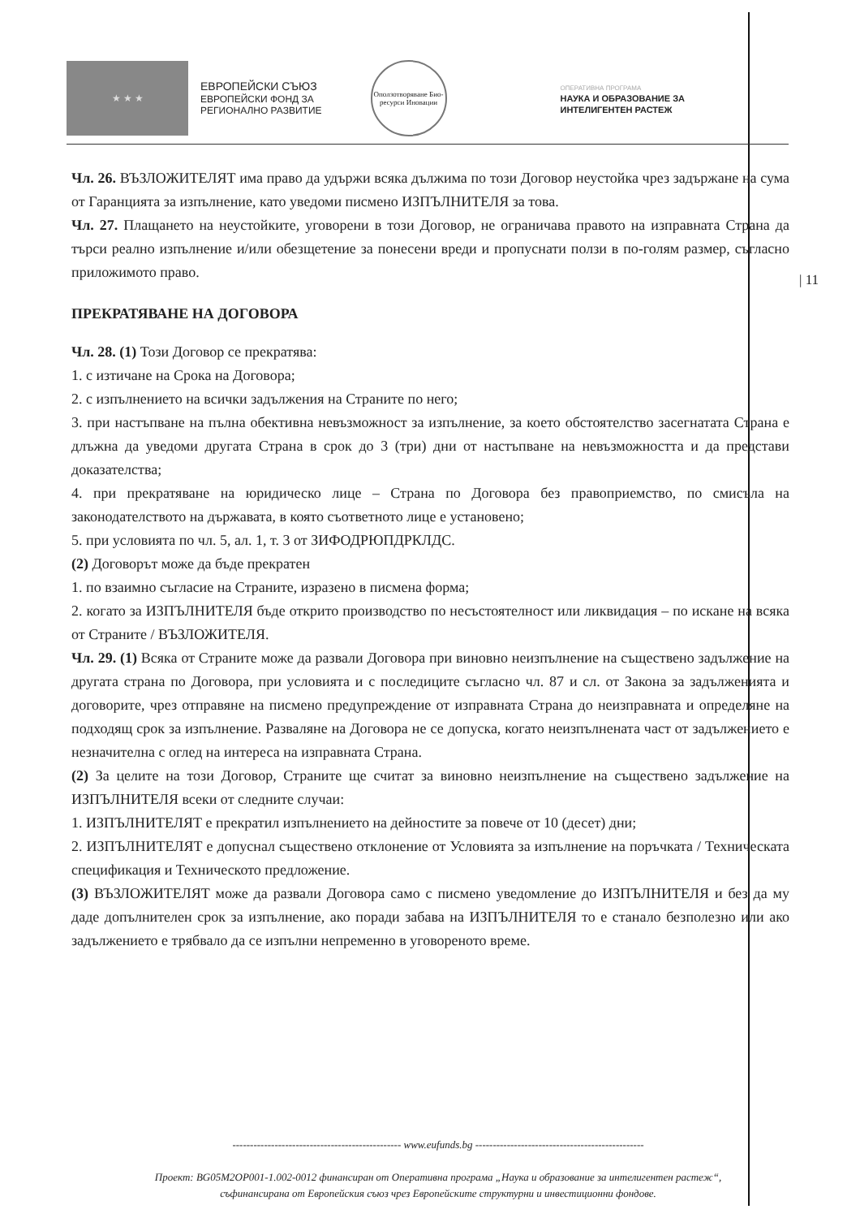★ ★ ★
ЕВРОПЕЙСКИ СЪЮЗ
ЕВРОПЕЙСКИ ФОНД ЗА
РЕГИОНАЛНО РАЗВИТИЕ
Оползотворяване Био-ресурси Иновации
ОПЕРАТИВНА ПРОГРАМА
НАУКА И ОБРАЗОВАНИЕ ЗА
ИНТЕЛИГЕНТЕН РАСТЕЖ
Чл. 26. ВЪЗЛОЖИТЕЛЯТ има право да удържи всяка дължима по този Договор неустойка чрез задържане на сума от Гаранцията за изпълнение, като уведоми писмено ИЗПЪЛНИТЕЛЯ за това.
Чл. 27. Плащането на неустойките, уговорени в този Договор, не ограничава правото на изправната Страна да търси реално изпълнение и/или обезщетение за понесени вреди и пропуснати ползи в по-голям размер, съгласно приложимото право.
ПРЕКРАТЯВАНЕ НА ДОГОВОРА
Чл. 28. (1) Този Договор се прекратява:
1. с изтичане на Срока на Договора;
2. с изпълнението на всички задължения на Страните по него;
3. при настъпване на пълна обективна невъзможност за изпълнение, за което обстоятелство засегнатата Страна е длъжна да уведоми другата Страна в срок до 3 (три) дни от настъпване на невъзможността и да представи доказателства;
4. при прекратяване на юридическо лице – Страна по Договора без правоприемство, по смисъла на законодателството на държавата, в която съответното лице е установено;
5. при условията по чл. 5, ал. 1, т. 3 от ЗИФОДРЮПДРКЛДС.
(2) Договорът може да бъде прекратен
1. по взаимно съгласие на Страните, изразено в писмена форма;
2. когато за ИЗПЪЛНИТЕЛЯ бъде открито производство по несъстоятелност или ликвидация – по искане на всяка от Страните / ВЪЗЛОЖИТЕЛЯ.
Чл. 29. (1) Всяка от Страните може да развали Договора при виновно неизпълнение на съществено задължение на другата страна по Договора, при условията и с последиците съгласно чл. 87 и сл. от Закона за задълженията и договорите, чрез отправяне на писмено предупреждение от изправната Страна до неизправната и определяне на подходящ срок за изпълнение. Разваляне на Договора не се допуска, когато неизпълнената част от задължението е незначителна с оглед на интереса на изправната Страна.
(2) За целите на този Договор, Страните ще считат за виновно неизпълнение на съществено задължение на ИЗПЪЛНИТЕЛЯ всеки от следните случаи:
1. ИЗПЪЛНИТЕЛЯТ е прекратил изпълнението на дейностите за повече от 10 (десет) дни;
2. ИЗПЪЛНИТЕЛЯТ е допуснал съществено отклонение от Условията за изпълнение на поръчката / Техническата спецификация и Техническото предложение.
(3) ВЪЗЛОЖИТЕЛЯТ може да развали Договора само с писмено уведомление до ИЗПЪЛНИТЕЛЯ и без да му даде допълнителен срок за изпълнение, ако поради забава на ИЗПЪЛНИТЕЛЯ то е станало безполезно или ако задължението е трябвало да се изпълни непременно в уговореното време.
| 11
------------------------------------------------ www.eufunds.bg ------------------------------------------------
Проект: BG05M2OP001-1.002-0012 финансиран от Оперативна програма „Наука и образование за интелигентен растеж“,
съфинансирана от Европейския съюз чрез Европейските структурни и инвестиционни фондове.